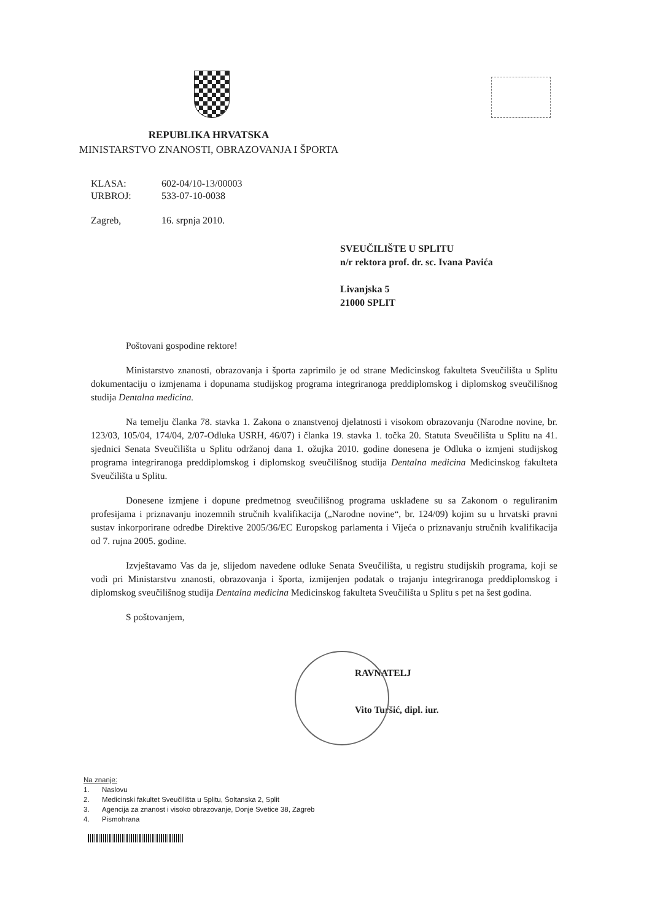REPUBLIKA HRVATSKA
MINISTARSTVO ZNANOSTI, OBRAZOVANJA I ŠPORTA
| KLASA: | 602-04/10-13/00003 |
| URBROJ: | 533-07-10-0038 |
| Zagreb, | 16. srpnja 2010. |
SVEUČILIŠTE U SPLITU
n/r rektora prof. dr. sc. Ivana Pavića
Livanjska 5
21000 SPLIT
Poštovani gospodine rektore!
Ministarstvo znanosti, obrazovanja i športa zaprimilo je od strane Medicinskog fakulteta Sveučilišta u Splitu dokumentaciju o izmjenama i dopunama studijskog programa integriranoga preddiplomskog i diplomskog sveučilišnog studija Dentalna medicina.
Na temelju članka 78. stavka 1. Zakona o znanstvenoj djelatnosti i visokom obrazovanju (Narodne novine, br. 123/03, 105/04, 174/04, 2/07-Odluka USRH, 46/07) i članka 19. stavka 1. točka 20. Statuta Sveučilišta u Splitu na 41. sjednici Senata Sveučilišta u Splitu održanoj dana 1. ožujka 2010. godine donesena je Odluka o izmjeni studijskog programa integriranoga preddiplomskog i diplomskog sveučilišnog studija Dentalna medicina Medicinskog fakulteta Sveučilišta u Splitu.
Donesene izmjene i dopune predmetnog sveučilišnog programa usklađene su sa Zakonom o reguliranim profesijama i priznavanju inozemnih stručnih kvalifikacija („Narodne novine“, br. 124/09) kojim su u hrvatski pravni sustav inkorporirane odredbe Direktive 2005/36/EC Europskog parlamenta i Vijeća o priznavanju stručnih kvalifikacija od 7. rujna 2005. godine.
Izvještavamo Vas da je, slijedom navedene odluke Senata Sveučilišta, u registru studijskih programa, koji se vodi pri Ministarstvu znanosti, obrazovanja i športa, izmijenjen podatak o trajanju integriranoga preddiplomskog i diplomskog sveučilišnog studija Dentalna medicina Medicinskog fakulteta Sveučilišta u Splitu s pet na šest godina.
S poštovanjem,
RAVNATELJ
Vito Turšić, dipl. iur.
Na znanje:
1. Naslovu
2. Medicinski fakultet Sveučilišta u Splitu, Šoltanska 2, Split
3. Agencija za znanost i visoko obrazovanje, Donje Svetice 38, Zagreb
4. Pismohrana